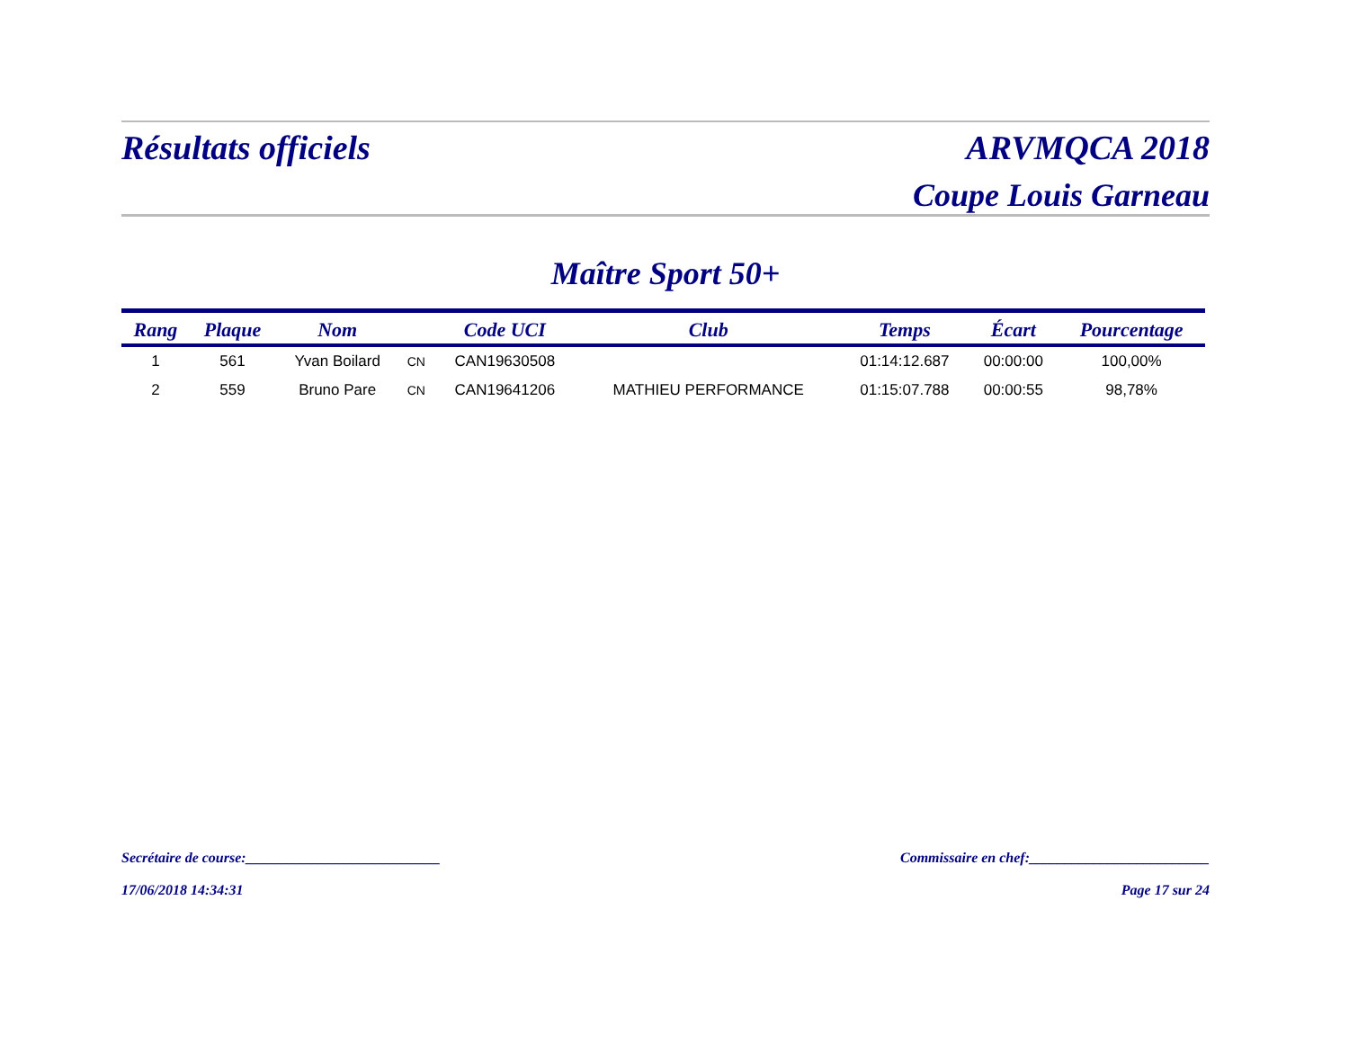Résultats officiels ARVMQCA 2018
Coupe Louis Garneau
Maître Sport 50+
| Rang | Plaque | Nom | | Code UCI | Club | Temps | Écart | Pourcentage |
| --- | --- | --- | --- | --- | --- | --- | --- | --- |
| 1 | 561 | Yvan Boilard | CN | CAN19630508 | | 01:14:12.687 | 00:00:00 | 100,00% |
| 2 | 559 | Bruno Pare | CN | CAN19641206 | MATHIEU PERFORMANCE | 01:15:07.788 | 00:00:55 | 98,78% |
Secrétaire de course:___________________________ Commissaire en chef:_________________________
17/06/2018 14:34:31 Page 17 sur 24